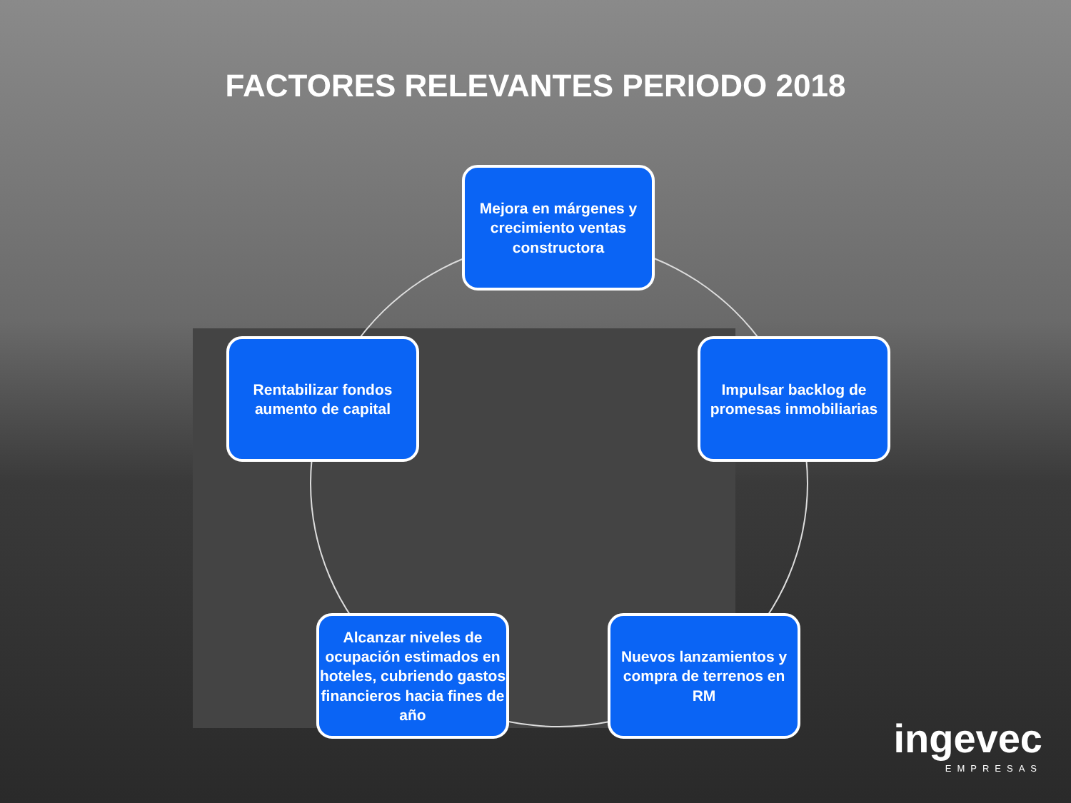FACTORES RELEVANTES PERIODO 2018
Mejora en márgenes y crecimiento ventas constructora
Rentabilizar fondos aumento de capital
Impulsar backlog de promesas inmobiliarias
Alcanzar niveles de ocupación estimados en hoteles, cubriendo gastos financieros hacia fines de año
Nuevos lanzamientos y compra de terrenos en RM
ingevec
EMPRESAS